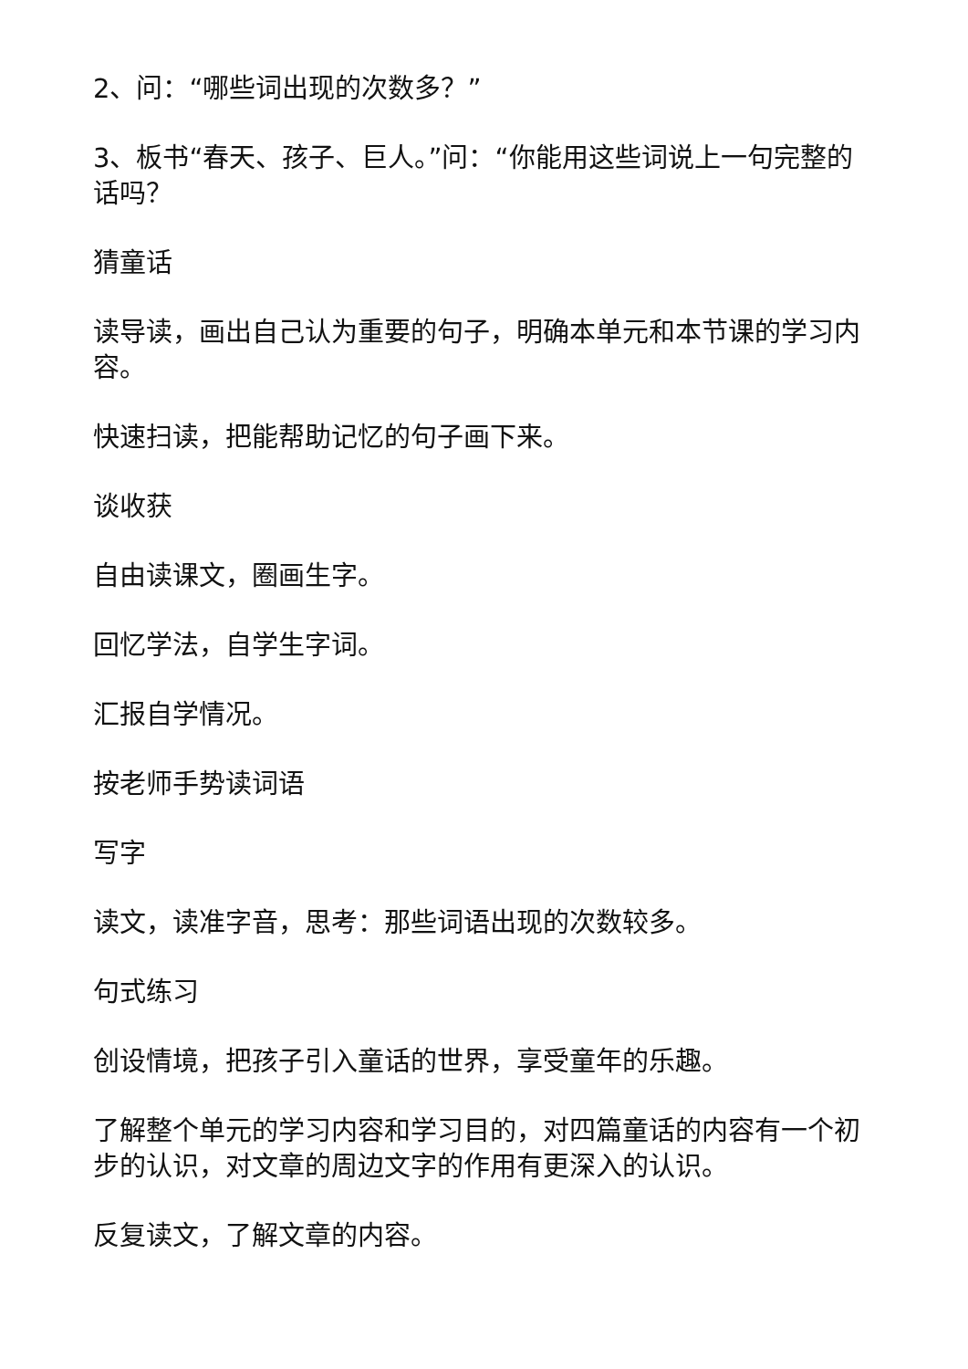2、问：“哪些词出现的次数多？”
3、板书“春天、孩子、巨人。”问：“你能用这些词说上一句完整的话吗？
猜童话
读导读，画出自己认为重要的句子，明确本单元和本节课的学习内容。
快速扫读，把能帮助记忆的句子画下来。
谈收获
自由读课文，圈画生字。
回忆学法，自学生字词。
汇报自学情况。
按老师手势读词语
写字
读文，读准字音，思考：那些词语出现的次数较多。
句式练习
创设情境，把孩子引入童话的世界，享受童年的乐趣。
了解整个单元的学习内容和学习目的，对四篇童话的内容有一个初步的认识，对文章的周边文字的作用有更深入的认识。
反复读文，了解文章的内容。